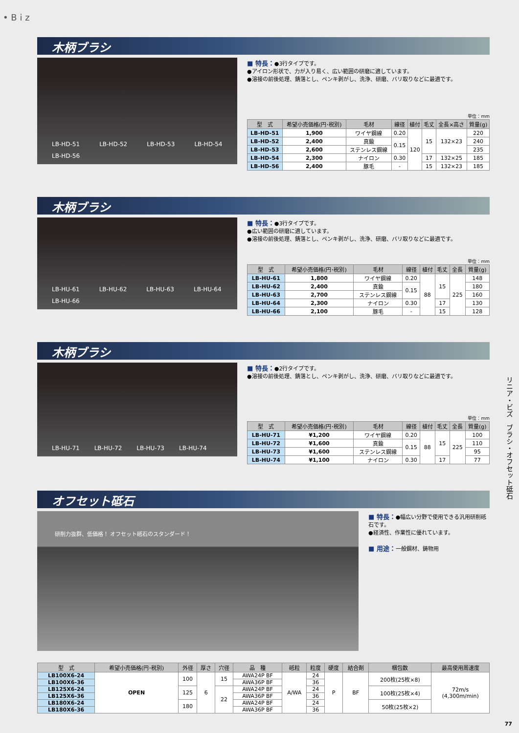• B i z
木柄ブラシ
LB-HD-51 LB-HD-52 LB-HD-53 LB-HD-54 LB-HD-56
■ 特長：●3行タイプです。
●アイロン形状で、力が入り易く、広い範囲の研磨に適しています。
●溶接の前後処理、錆落とし、ペンキ剥がし、洗浄、研磨、バリ取りなどに最適です。
単位：mm
| 型 式 | 希望小売価格(円･税別) | 毛材 | 線径 | 植付 | 毛丈 | 全長×高さ | 質量(g) |
| --- | --- | --- | --- | --- | --- | --- | --- |
| LB-HD-51 | 1,900 | ワイヤ鋼線 | 0.20 | 120 | 15 | 132×23 | 220 |
| LB-HD-52 | 2,400 | 真鍮 | 0.15 | | | | 240 |
| LB-HD-53 | 2,600 | ステンレス鋼線 | | | | | 235 |
| LB-HD-54 | 2,300 | ナイロン | 0.30 | | 17 | 132×25 | 185 |
| LB-HD-56 | 2,400 | 豚毛 | - | | 15 | 132×23 | 185 |
木柄ブラシ
LB-HU-61 LB-HU-62 LB-HU-63 LB-HU-64 LB-HU-66
■ 特長：●3行タイプです。
●広い範囲の研磨に適しています。
●溶接の前後処理、錆落とし、ペンキ剥がし、洗浄、研磨、バリ取りなどに最適です。
単位：mm
| 型 式 | 希望小売価格(円･税別) | 毛材 | 線径 | 植付 | 毛丈 | 全長 | 質量(g) |
| --- | --- | --- | --- | --- | --- | --- | --- |
| LB-HU-61 | 1,800 | ワイヤ鋼線 | 0.20 | 88 | 15 | 225 | 148 |
| LB-HU-62 | 2,400 | 真鍮 | 0.15 | | | | 180 |
| LB-HU-63 | 2,700 | ステンレス鋼線 | | | | | 160 |
| LB-HU-64 | 2,300 | ナイロン | 0.30 | | 17 | | 130 |
| LB-HU-66 | 2,100 | 豚毛 | - | | 15 | | 128 |
木柄ブラシ
LB-HU-71 LB-HU-72 LB-HU-73 LB-HU-74
■ 特長：●2行タイプです。
●溶接の前後処理、錆落とし、ペンキ剥がし、洗浄、研磨、バリ取りなどに最適です。
単位：mm
| 型 式 | 希望小売価格(円･税別) | 毛材 | 線径 | 植付 | 毛丈 | 全長 | 質量(g) |
| --- | --- | --- | --- | --- | --- | --- | --- |
| LB-HU-71 | ¥1,200 | ワイヤ鋼線 | 0.20 | 88 | 15 | 225 | 100 |
| LB-HU-72 | ¥1,600 | 真鍮 | 0.15 | | | | 110 |
| LB-HU-73 | ¥1,600 | ステンレス鋼線 | | | | | 95 |
| LB-HU-74 | ¥1,100 | ナイロン | 0.30 | | 17 | | 77 |
オフセット砥石
研削力抜群、低価格！ オフセット砥石のスタンダード！
■ 特長：●幅広い分野で使用できる汎用研削砥石です。
●経済性、作業性に優れています。
■ 用途：一般鋼材、鋳物用
| 型 式 | 希望小売価格(円･税別) | 外径 | 厚さ | 穴径 | 品 種 | 砥粒 | 粒度 | 硬度 | 結合剤 | 梱包数 | 最高使用周速度 |
| --- | --- | --- | --- | --- | --- | --- | --- | --- | --- | --- | --- |
| LB100X6-24 | OPEN | 100 | 6 | 15 | AWA24P BF | A/WA | 24 | P | BF | 200枚(25枚×8) | 72m/s (4,300m/min) |
| LB100X6-36 | | | | | AWA36P BF | | 36 | | | | |
| LB125X6-24 | | 125 | | 22 | AWA24P BF | | 24 | | | 100枚(25枚×4) | |
| LB125X6-36 | | | | | AWA36P BF | | 36 | | | | |
| LB180X6-24 | | 180 | | | AWA24P BF | | 24 | | | 50枚(25枚×2) | |
| LB180X6-36 | | | | | AWA36P BF | | 36 | | | | |
リニア・ビズ　ブラシ・オフセット砥石
77